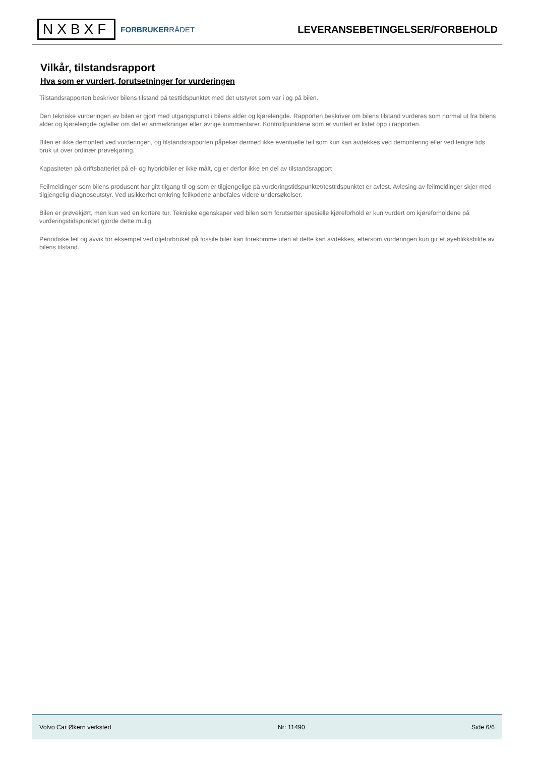NXBXF
FORBRUKERRÅDET
LEVERANSEBETINGELSER/FORBEHOLD
Vilkår, tilstandsrapport
Hva som er vurdert, forutsetninger for vurderingen
Tilstandsrapporten beskriver bilens tilstand på testtidspunktet med det utstyret som var i og på bilen.
Den tekniske vurderingen av bilen er gjort med utgangspunkt i bilens alder og kjørelengde. Rapporten beskriver om bilens tilstand vurderes som normal ut fra bilens alder og kjørelengde og/eller om det er anmerkninger eller øvrige kommentarer. Kontrollpunktene som er vurdert er listet opp i rapporten.
Bilen er ikke demontert ved vurderingen, og tilstandsrapporten påpeker dermed ikke eventuelle feil som kun kan avdekkes ved demontering eller ved lengre tids bruk ut over ordinær prøvekjøring.
Kapasiteten på driftsbatteriet på el- og hybridbiler er ikke målt, og er derfor ikke en del av tilstandsrapport
Feilmeldinger som bilens produsent har gitt tilgang til og som er tilgjengelige på vurderingstidspunktet/testtidspunktet er avlest. Avlesing av feilmeldinger skjer med tilgjengelig diagnoseutstyr. Ved usikkerhet omkring feilkodene anbefales videre undersøkelser.
Bilen er prøvekjørt, men kun ved en kortere tur. Tekniske egenskaper ved bilen som forutsetter spesielle kjøreforhold er kun vurdert om kjøreforholdene på vurderingstidspunktet gjorde dette mulig.
Periodiske feil og avvik for eksempel ved oljeforbruket på fossile biler kan forekomme uten at dette kan avdekkes, ettersom vurderingen kun gir et øyeblikksbilde av bilens tilstand.
Volvo Car Økern verksted Nr: 11490 Side 6/6